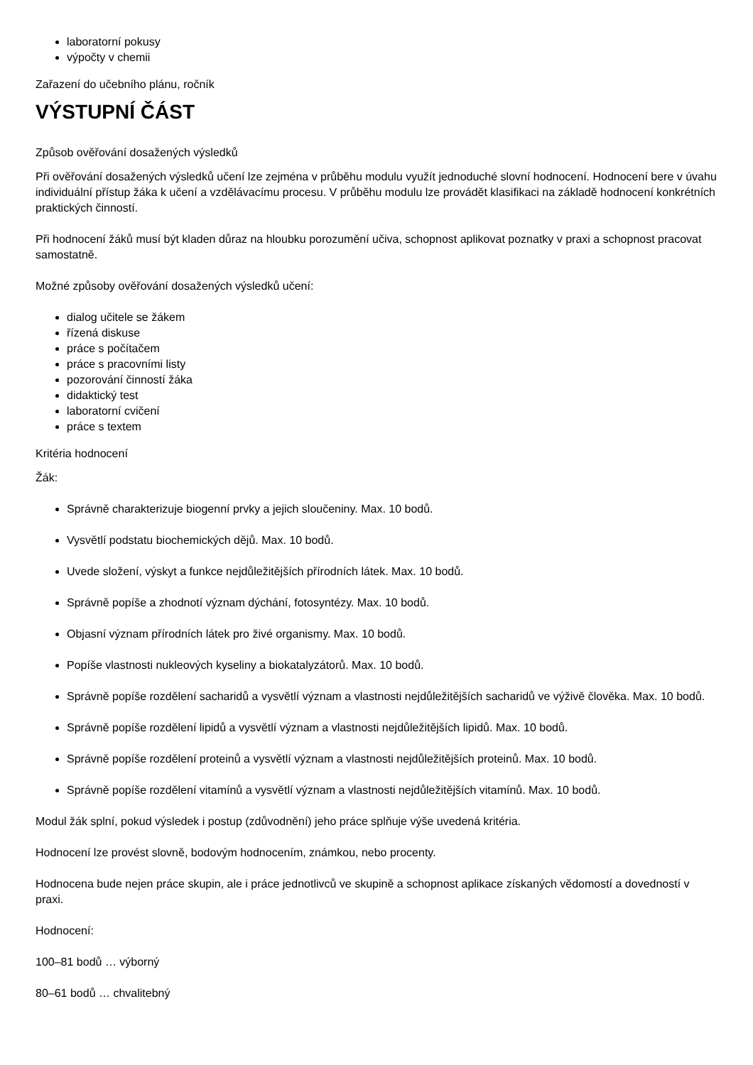laboratorní pokusy
výpočty v chemii
Zařazení do učebního plánu, ročník
VÝSTUPNÍ ČÁST
Způsob ověřování dosažených výsledků
Při ověřování dosažených výsledků učení lze zejména v průběhu modulu využít jednoduché slovní hodnocení. Hodnocení bere v úvahu individuální přístup žáka k učení a vzdělávacímu procesu. V průběhu modulu lze provádět klasifikaci na základě hodnocení konkrétních praktických činností.
Při hodnocení žáků musí být kladen důraz na hloubku porozumění učiva, schopnost aplikovat poznatky v praxi a schopnost pracovat samostatně.
Možné způsoby ověřování dosažených výsledků učení:
dialog učitele se žákem
řízená diskuse
práce s počítačem
práce s pracovními listy
pozorování činností žáka
didaktický test
laboratorní cvičení
práce s textem
Kritéria hodnocení
Žák:
Správně charakterizuje biogenní prvky a jejich sloučeniny. Max. 10 bodů.
Vysvětlí podstatu biochemických dějů. Max. 10 bodů.
Uvede složení, výskyt a funkce nejdůležitějších přírodních látek. Max. 10 bodů.
Správně popíše a zhodnotí význam dýchání, fotosyntézy. Max. 10 bodů.
Objasní význam přírodních látek pro živé organismy. Max. 10 bodů.
Popíše vlastnosti nukleových kyseliny a biokatalyzátorů. Max. 10 bodů.
Správně popíše rozdělení sacharidů a vysvětlí význam a vlastnosti nejdůležitějších sacharidů ve výživě člověka. Max. 10 bodů.
Správně popíše rozdělení lipidů a vysvětlí význam a vlastnosti nejdůležitějších lipidů. Max. 10 bodů.
Správně popíše rozdělení proteinů a vysvětlí význam a vlastnosti nejdůležitějších proteinů. Max. 10 bodů.
Správně popíše rozdělení vitamínů a vysvětlí význam a vlastnosti nejdůležitějších vitamínů. Max. 10 bodů.
Modul žák splní, pokud výsledek i postup (zdůvodnění) jeho práce splňuje výše uvedená kritéria.
Hodnocení lze provést slovně, bodovým hodnocením, známkou, nebo procenty.
Hodnocena bude nejen práce skupin, ale i práce jednotlivců ve skupině a schopnost aplikace získaných vědomostí a dovedností v praxi.
Hodnocení:
100–81 bodů … výborný
80–61 bodů … chvalitebný